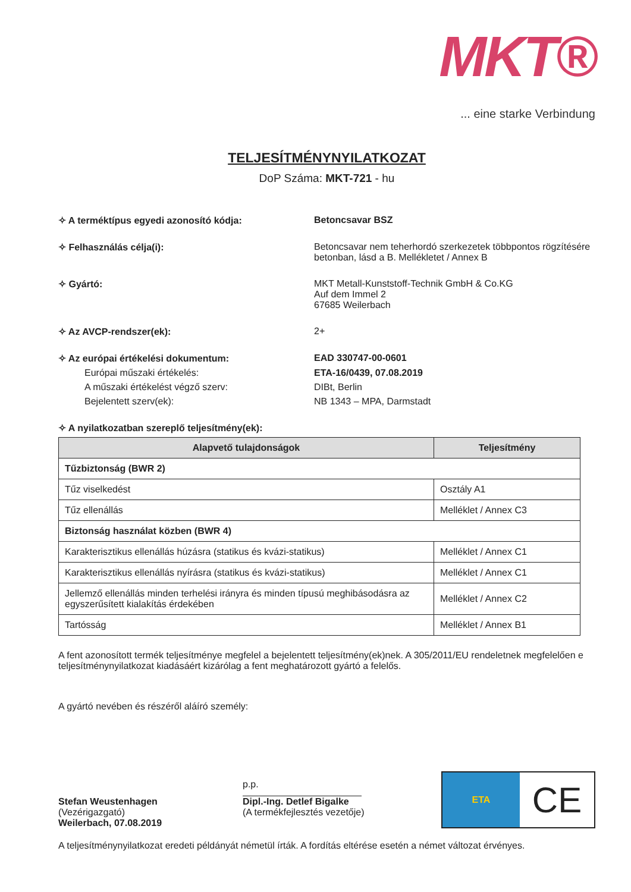MKT®
... eine starke Verbindung
TELJESÍTMÉNYNYILATKOZAT
DoP Száma: MKT-721 - hu
✧ A terméktípus egyedi azonosító kódja: Betoncsavar BSZ
✧ Felhasználás célja(i): Betoncsavar nem teherhordó szerkezetek többpontos rögzítésére betonban, lásd a B. Mellékletet / Annex B
✧ Gyártó: MKT Metall-Kunststoff-Technik GmbH & Co.KG
Auf dem Immel 2
67685 Weilerbach
✧ Az AVCP-rendszer(ek): 2+
✧ Az európai értékelési dokumentum: EAD 330747-00-0601
Európai műszaki értékelés: ETA-16/0439, 07.08.2019
A műszaki értékelést végző szerv: DIBt, Berlin
Bejelentett szerv(ek): NB 1343 – MPA, Darmstadt
✧ A nyilatkozatban szereplő teljesítmény(ek):
| Alapvető tulajdonságok | Teljesítmény |
| --- | --- |
| Tűzbiztonság (BWR 2) | |
| Tűz viselkedést | Osztály A1 |
| Tűz ellenállás | Melléklet / Annex C3 |
| Biztonság használat közben (BWR 4) | |
| Karakterisztikus ellenállás húzásra (statikus és kvázi-statikus) | Melléklet / Annex C1 |
| Karakterisztikus ellenállás nyírásra (statikus és kvázi-statikus) | Melléklet / Annex C1 |
| Jellemző ellenállás minden terhelési irányra és minden típusú meghibásodásra az egyszerűsített kialakítás érdekében | Melléklet / Annex C2 |
| Tartósság | Melléklet / Annex B1 |
A fent azonosított termék teljesítménye megfelel a bejelentett teljesítmény(ek)nek. A 305/2011/EU rendeletnek megfelelően e teljesítménynyilatkozat kiadásáért kizárólag a fent meghatározott gyártó a felelős.
A gyártó nevében és részéről aláíró személy:
Stefan Weustenhagen
(Vezérigazgató)
Weilerbach, 07.08.2019
p.p.
Dipl.-Ing. Detlef Bigalke
(A termékfejlesztés vezetője)
ETA
CE
A teljesítménynyilatkozat eredeti példányát németül írták. A fordítás eltérése esetén a német változat érvényes.